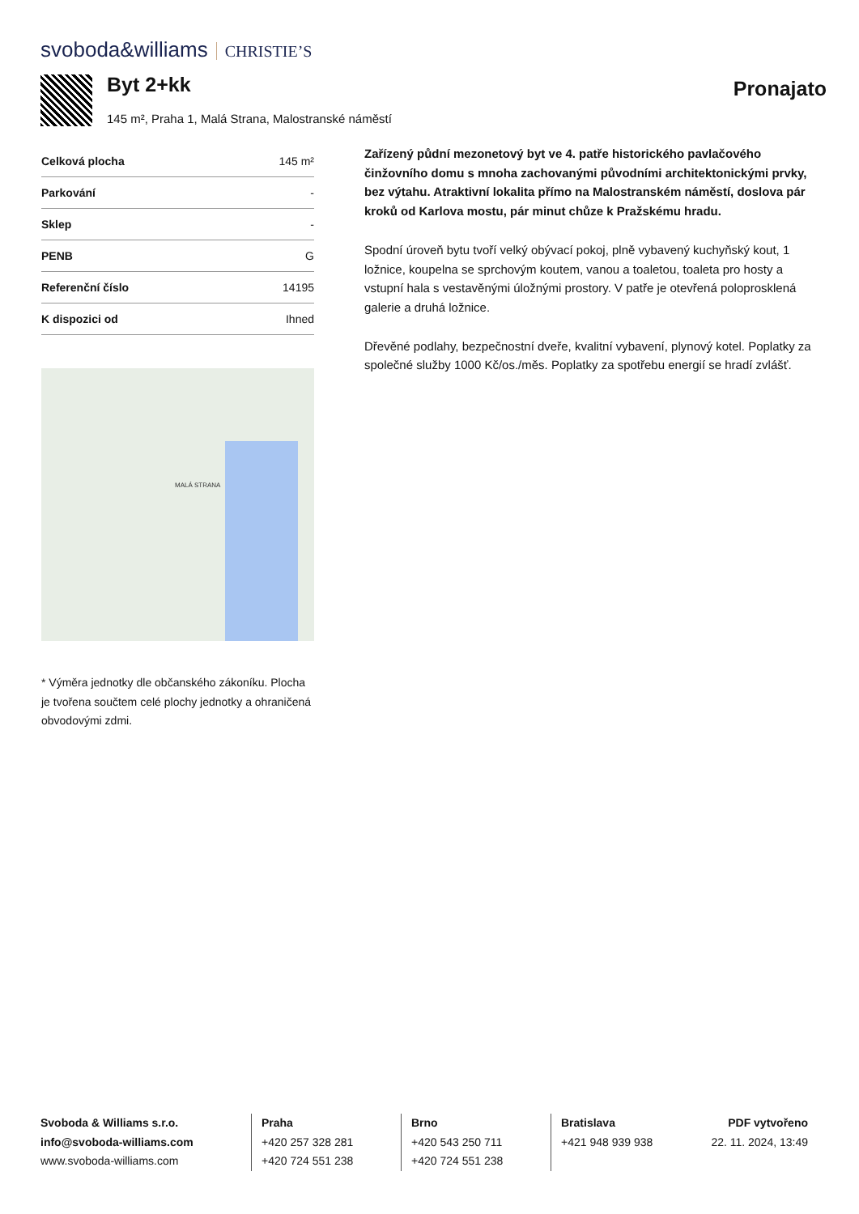svoboda&williams CHRISTIE’S
Byt 2+kk Pronajato
145 m², Praha 1, Malá Strana, Malostranské náměstí
| Celková plocha | 145 m² |
| Parkování | - |
| Sklep | - |
| PENB | G |
| Referenční číslo | 14195 |
| K dispozici od | Ihned |
MALÁ STRANA
* Výměra jednotky dle občanského zákoníku. Plocha je tvořena součtem celé plochy jednotky a ohraničená obvodovými zdmi.
Zařízený půdní mezonetový byt ve 4. patře historického pavlačového činžovního domu s mnoha zachovanými původními architektonickými prvky, bez výtahu. Atraktivní lokalita přímo na Malostranském náměstí, doslova pár kroků od Karlova mostu, pár minut chůze k Pražskému hradu.
Spodní úroveň bytu tvoří velký obývací pokoj, plně vybavený kuchyňský kout, 1 ložnice, koupelna se sprchovým koutem, vanou a toaletou, toaleta pro hosty a vstupní hala s vestavěnými úložnými prostory. V patře je otevřená poloprosklená galerie a druhá ložnice.
Dřevěné podlahy, bezpečnostní dveře, kvalitní vybavení, plynový kotel. Poplatky za společné služby 1000 Kč/os./měs. Poplatky za spotřebu energií se hradí zvlášť.
Svoboda & Williams s.r.o.
info@svoboda-williams.com
www.svoboda-williams.com
Praha
+420 257 328 281
+420 724 551 238
Brno
+420 543 250 711
+420 724 551 238
Bratislava
+421 948 939 938
PDF vytvořeno
22. 11. 2024, 13:49